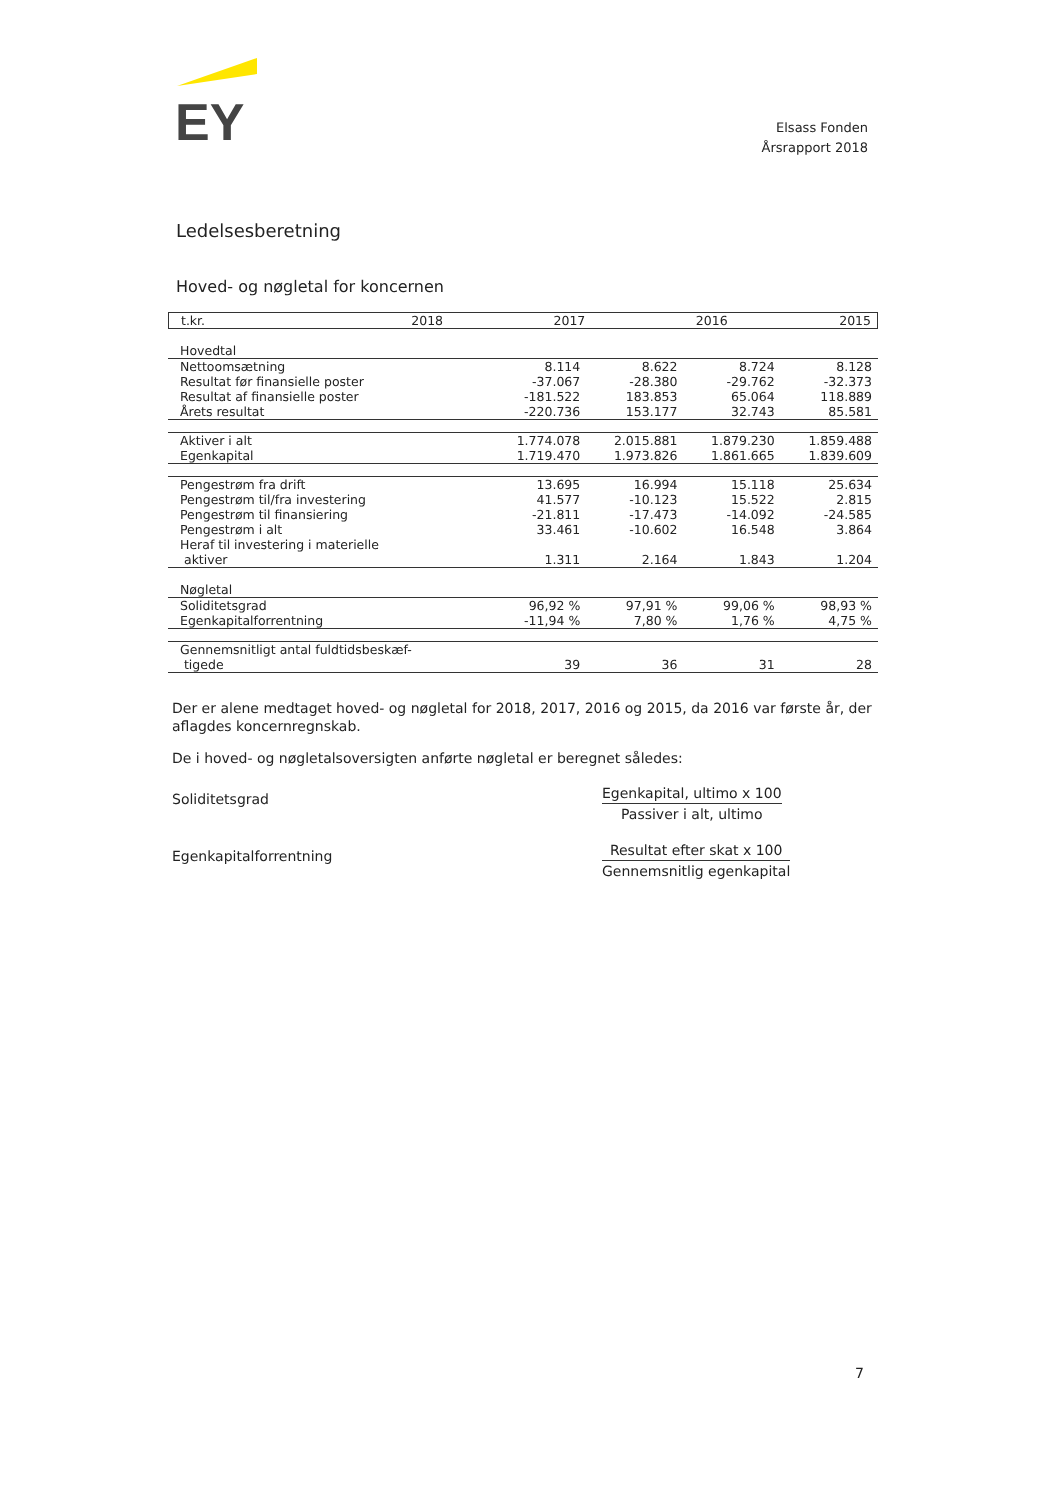EY
Elsass Fonden
Årsrapport 2018
Ledelsesberetning
Hoved- og nøgletal for koncernen
| t.kr. | 2018 | 2017 | 2016 | 2015 |
| --- | --- | --- | --- | --- |
| Hovedtal | | | | |
| Nettoomsætning | 8.114 | 8.622 | 8.724 | 8.128 |
| Resultat før finansielle poster | -37.067 | -28.380 | -29.762 | -32.373 |
| Resultat af finansielle poster | -181.522 | 183.853 | 65.064 | 118.889 |
| Årets resultat | -220.736 | 153.177 | 32.743 | 85.581 |
| Aktiver i alt | 1.774.078 | 2.015.881 | 1.879.230 | 1.859.488 |
| Egenkapital | 1.719.470 | 1.973.826 | 1.861.665 | 1.839.609 |
| Pengestrøm fra drift | 13.695 | 16.994 | 15.118 | 25.634 |
| Pengestrøm til/fra investering | 41.577 | -10.123 | 15.522 | 2.815 |
| Pengestrøm til finansiering | -21.811 | -17.473 | -14.092 | -24.585 |
| Pengestrøm i alt | 33.461 | -10.602 | 16.548 | 3.864 |
| Heraf til investering i materielle aktiver | 1.311 | 2.164 | 1.843 | 1.204 |
| Nøgletal | | | | |
| Soliditetsgrad | 96,92 % | 97,91 % | 99,06 % | 98,93 % |
| Egenkapitalforrentning | -11,94 % | 7,80 % | 1,76 % | 4,75 % |
| Gennemsnitligt antal fuldtidsbeskæf- tigede | 39 | 36 | 31 | 28 |
Der er alene medtaget hoved- og nøgletal for 2018, 2017, 2016 og 2015, da 2016 var første år, der aflagdes koncernregnskab.
De i hoved- og nøgletalsoversigten anførte nøgletal er beregnet således:
Soliditetsgrad
Egenkapital, ultimo x 100
Passiver i alt, ultimo
Egenkapitalforrentning
Resultat efter skat x 100
Gennemsnitlig egenkapital
7